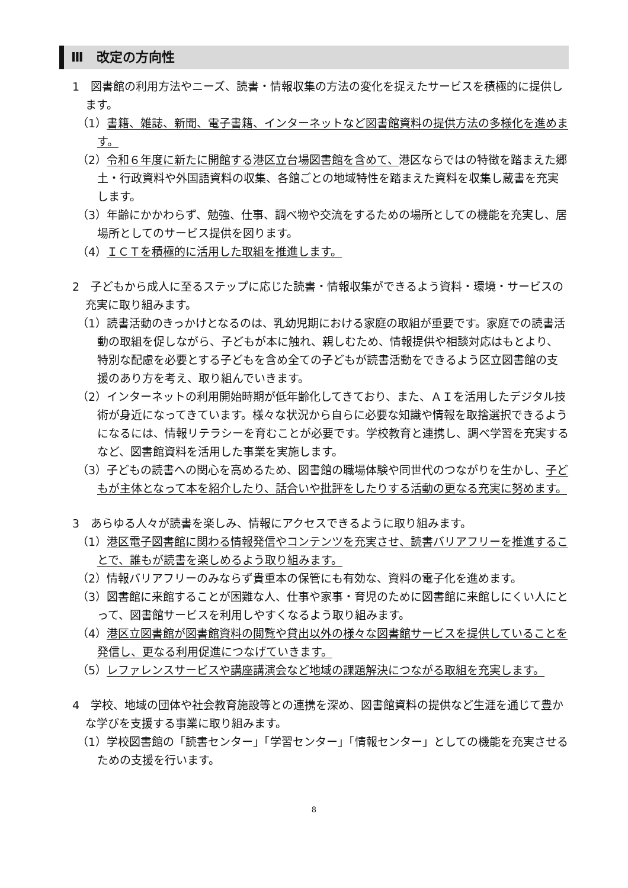Ⅲ　改定の方向性
1　図書館の利用方法やニーズ、読書・情報収集の方法の変化を捉えたサービスを積極的に提供します。
（1）書籍、雑誌、新聞、電子書籍、インターネットなど図書館資料の提供方法の多様化を進めます。
（2）令和６年度に新たに開館する港区立台場図書館を含めて、港区ならではの特徴を踏まえた郷土・行政資料や外国語資料の収集、各館ごとの地域特性を踏まえた資料を収集し蔵書を充実します。
（3）年齢にかかわらず、勉強、仕事、調べ物や交流をするための場所としての機能を充実し、居場所としてのサービス提供を図ります。
（4）ＩＣＴを積極的に活用した取組を推進します。
2　子どもから成人に至るステップに応じた読書・情報収集ができるよう資料・環境・サービスの充実に取り組みます。
（1）読書活動のきっかけとなるのは、乳幼児期における家庭の取組が重要です。家庭での読書活動の取組を促しながら、子どもが本に触れ、親しむため、情報提供や相談対応はもとより、特別な配慮を必要とする子どもを含め全ての子どもが読書活動をできるよう区立図書館の支援のあり方を考え、取り組んでいきます。
（2）インターネットの利用開始時期が低年齢化してきており、また、ＡＩを活用したデジタル技術が身近になってきています。様々な状況から自らに必要な知識や情報を取捨選択できるようになるには、情報リテラシーを育むことが必要です。学校教育と連携し、調べ学習を充実するなど、図書館資料を活用した事業を実施します。
（3）子どもの読書への関心を高めるため、図書館の職場体験や同世代のつながりを生かし、子どもが主体となって本を紹介したり、話合いや批評をしたりする活動の更なる充実に努めます。
3　あらゆる人々が読書を楽しみ、情報にアクセスできるように取り組みます。
（1）港区電子図書館に関わる情報発信やコンテンツを充実させ、読書バリアフリーを推進することで、誰もが読書を楽しめるよう取り組みます。
（2）情報バリアフリーのみならず貴重本の保管にも有効な、資料の電子化を進めます。
（3）図書館に来館することが困難な人、仕事や家事・育児のために図書館に来館しにくい人にとって、図書館サービスを利用しやすくなるよう取り組みます。
（4）港区立図書館が図書館資料の閲覧や貸出以外の様々な図書館サービスを提供していることを発信し、更なる利用促進につなげていきます。
（5）レファレンスサービスや講座講演会など地域の課題解決につながる取組を充実します。
4　学校、地域の団体や社会教育施設等との連携を深め、図書館資料の提供など生涯を通じて豊かな学びを支援する事業に取り組みます。
（1）学校図書館の「読書センター」「学習センター」「情報センター」としての機能を充実させるための支援を行います。
8